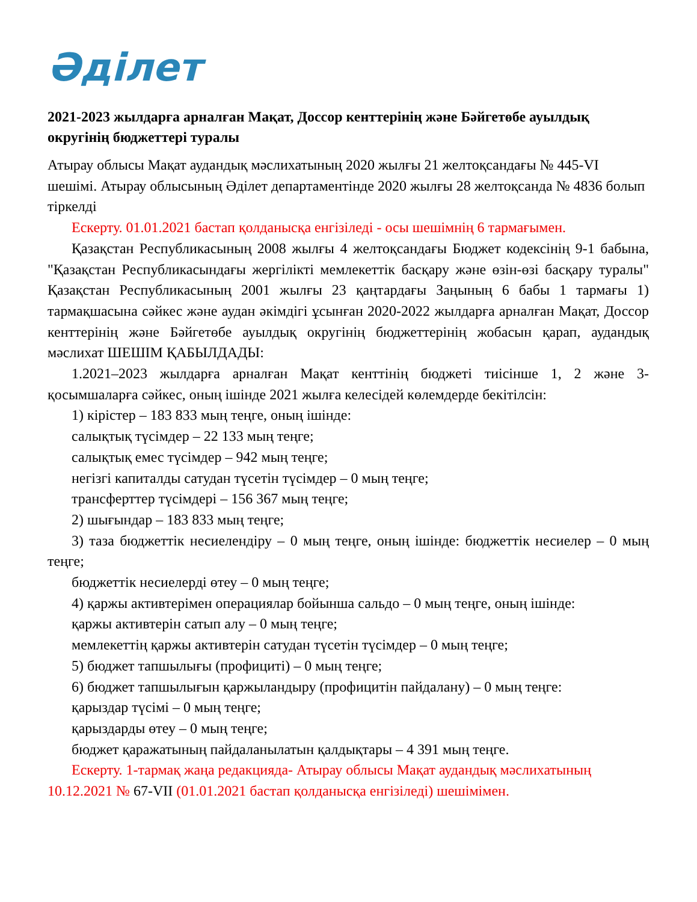Әділет
2021-2023 жылдарға арналған Мақат, Доссор кенттерінің және Бәйгетөбе ауылдық округінің бюджеттері туралы
Атырау облысы Мақат аудандық мәслихатының 2020 жылғы 21 желтоқсандағы № 445-VI шешімі. Атырау облысының Әділет департаментінде 2020 жылғы 28 желтоқсанда № 4836 болып тіркелді
Ескерту. 01.01.2021 бастап қолданысқа енгізіледі - осы шешімнің 6 тармағымен.
Қазақстан Республикасының 2008 жылғы 4 желтоқсандағы Бюджет кодексінің 9-1 бабына, "Қазақстан Республикасындағы жергілікті мемлекеттік басқару және өзін-өзі басқару туралы" Қазақстан Республикасының 2001 жылғы 23 қаңтардағы Заңының 6 бабы 1 тармағы 1) тармақшасына сәйкес және аудан әкімдігі ұсынған 2020-2022 жылдарға арналған Мақат, Доссор кенттерінің және Бәйгетөбе ауылдық округінің бюджеттерінің жобасын қарап, аудандық мәслихат ШЕШІМ ҚАБЫЛДАДЫ:
1.2021–2023 жылдарға арналған Мақат кенттінің бюджеті тиісінше 1, 2 және 3-қосымшаларға сәйкес, оның ішінде 2021 жылға келесідей көлемдерде бекітілсін:
1) кірістер – 183 833 мың теңге, оның ішінде:
салықтық түсімдер – 22 133 мың теңге;
салықтық емес түсімдер – 942 мың теңге;
негізгі капиталды сатудан түсетін түсімдер – 0 мың теңге;
трансферттер түсімдері – 156 367 мың теңге;
2) шығындар – 183 833 мың теңге;
3) таза бюджеттік несиелендіру – 0 мың теңге, оның ішінде: бюджеттік несиелер – 0 мың теңге;
бюджеттік несиелерді өтеу – 0 мың теңге;
4) қаржы активтерімен операциялар бойынша сальдо – 0 мың теңге, оның ішінде:
қаржы активтерін сатып алу – 0 мың теңге;
мемлекеттің қаржы активтерін сатудан түсетін түсімдер – 0 мың теңге;
5) бюджет тапшылығы (профициті) – 0 мың теңге;
6) бюджет тапшылығын қаржыландыру (профицитін пайдалану) – 0 мың теңге:
қарыздар түсімі – 0 мың теңге;
қарыздарды өтеу – 0 мың теңге;
бюджет қаражатының пайдаланылатын қалдықтары – 4 391 мың теңге.
Ескерту. 1-тармақ жаңа редакцияда- Атырау облысы Мақат аудандық мәслихатының 10.12.2021 № 67-VII (01.01.2021 бастап қолданысқа енгізіледі) шешімімен.